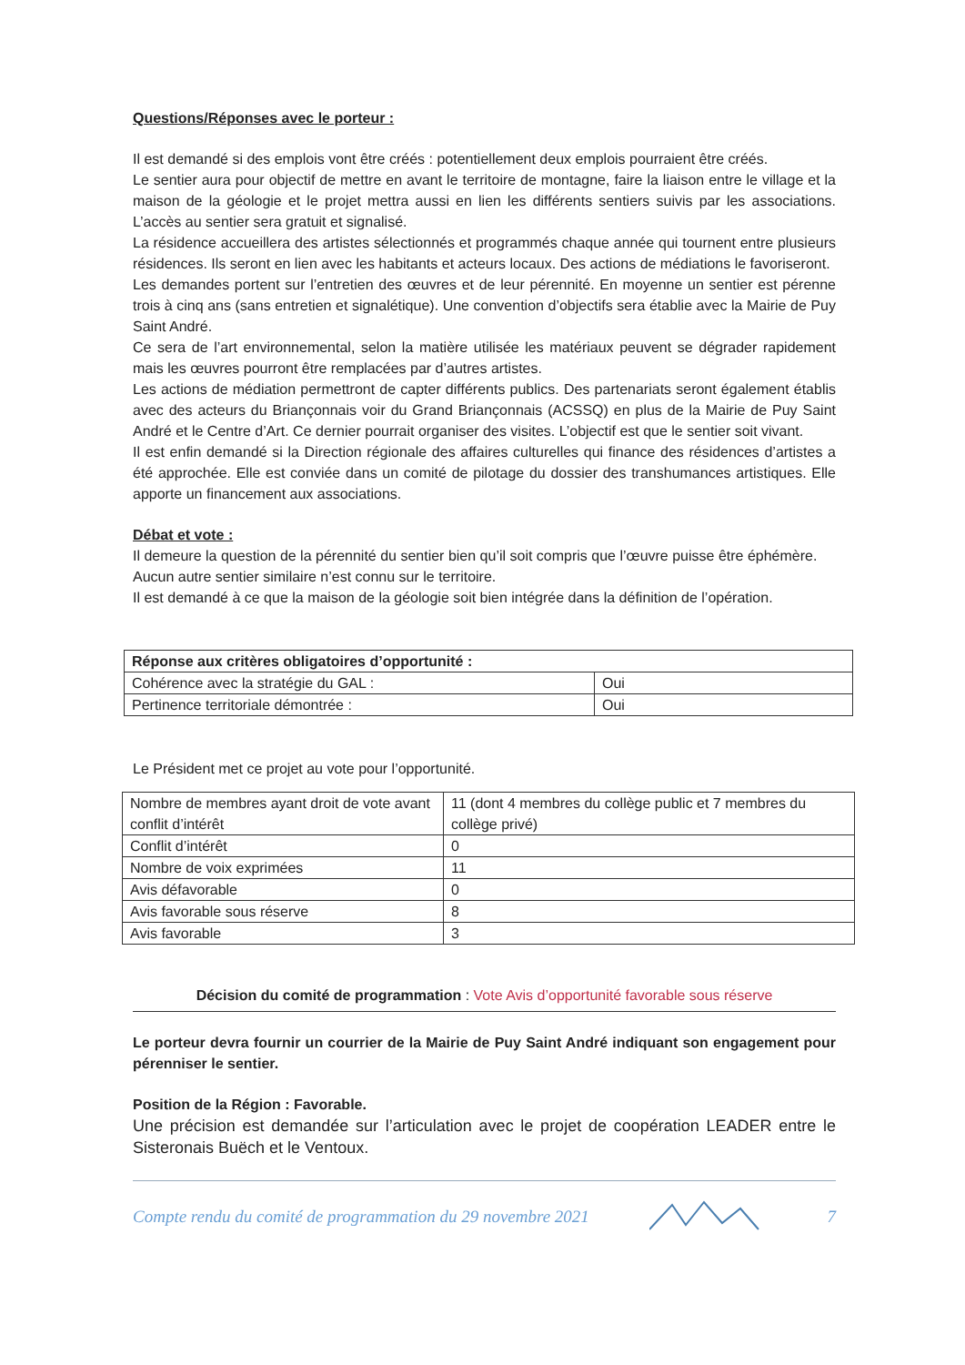Questions/Réponses avec le porteur :
Il est demandé si des emplois vont être créés : potentiellement deux emplois pourraient être créés.
Le sentier aura pour objectif de mettre en avant le territoire de montagne, faire la liaison entre le village et la maison de la géologie et le projet mettra aussi en lien les différents sentiers suivis par les associations. L’accès au sentier sera gratuit et signalisé.
La résidence accueillera des artistes sélectionnés et programmés chaque année qui tournent entre plusieurs résidences. Ils seront en lien avec les habitants et acteurs locaux. Des actions de médiations le favoriseront.
Les demandes portent sur l’entretien des œuvres et de leur pérennité. En moyenne un sentier est pérenne trois à cinq ans (sans entretien et signalétique). Une convention d’objectifs sera établie avec la Mairie de Puy Saint André.
Ce sera de l’art environnemental, selon la matière utilisée les matériaux peuvent se dégrader rapidement mais les œuvres pourront être remplacées par d’autres artistes.
Les actions de médiation permettront de capter différents publics. Des partenariats seront également établis avec des acteurs du Briançonnais voir du Grand Briançonnais (ACSSQ) en plus de la Mairie de Puy Saint André et le Centre d’Art. Ce dernier pourrait organiser des visites. L’objectif est que le sentier soit vivant.
Il est enfin demandé si la Direction régionale des affaires culturelles qui finance des résidences d’artistes a été approchée. Elle est conviée dans un comité de pilotage du dossier des transhumances artistiques. Elle apporte un financement aux associations.
Débat et vote :
Il demeure la question de la pérennité du sentier bien qu’il soit compris que l’œuvre puisse être éphémère.
Aucun autre sentier similaire n’est connu sur le territoire.
Il est demandé à ce que la maison de la géologie soit bien intégrée dans la définition de l’opération.
| Réponse aux critères obligatoires d’opportunité : | |
| Cohérence avec la stratégie du GAL : | Oui |
| Pertinence territoriale démontrée : | Oui |
Le Président met ce projet au vote pour l’opportunité.
| Nombre de membres ayant droit de vote avant conflit d’intérêt | 11 (dont 4 membres du collège public et 7 membres du collège privé) |
| Conflit d’intérêt | 0 |
| Nombre de voix exprimées | 11 |
| Avis défavorable | 0 |
| Avis favorable sous réserve | 8 |
| Avis favorable | 3 |
Décision du comité de programmation : Vote Avis d’opportunité favorable sous réserve
Le porteur devra fournir un courrier de la Mairie de Puy Saint André indiquant son engagement pour pérenniser le sentier.
Position de la Région : Favorable.
Une précision est demandée sur l’articulation avec le projet de coopération LEADER entre le Sisteronais Buëch et le Ventoux.
Compte rendu du comité de programmation du 29 novembre 2021 7